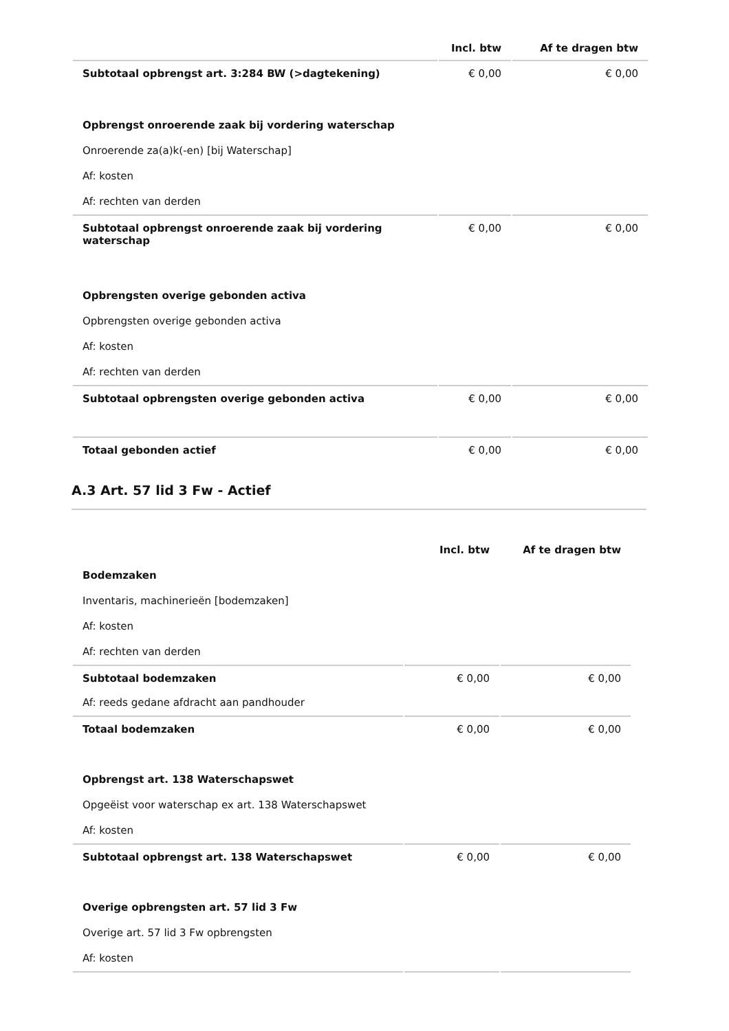| | Incl. btw | Af te dragen btw |
| --- | --- | --- |
| Subtotaal opbrengst art. 3:284 BW (>dagtekening) | € 0,00 | € 0,00 |
| Opbrengst onroerende zaak bij vordering waterschap | | |
| Onroerende za(a)k(-en) [bij Waterschap] | | |
| Af: kosten | | |
| Af: rechten van derden | | |
| Subtotaal opbrengst onroerende zaak bij vordering waterschap | € 0,00 | € 0,00 |
| Opbrengsten overige gebonden activa | | |
| Opbrengsten overige gebonden activa | | |
| Af: kosten | | |
| Af: rechten van derden | | |
| Subtotaal opbrengsten overige gebonden activa | € 0,00 | € 0,00 |
| Totaal gebonden actief | € 0,00 | € 0,00 |
A.3 Art. 57 lid 3 Fw - Actief
| | Incl. btw | Af te dragen btw |
| --- | --- | --- |
| Bodemzaken | | |
| Inventaris, machinerieën [bodemzaken] | | |
| Af: kosten | | |
| Af: rechten van derden | | |
| Subtotaal bodemzaken | € 0,00 | € 0,00 |
| Af: reeds gedane afdracht aan pandhouder | | |
| Totaal bodemzaken | € 0,00 | € 0,00 |
| Opbrengst art. 138 Waterschapswet | | |
| Opgeëist voor waterschap ex art. 138 Waterschapswet | | |
| Af: kosten | | |
| Subtotaal opbrengst art. 138 Waterschapswet | € 0,00 | € 0,00 |
| Overige opbrengsten art. 57 lid 3 Fw | | |
| Overige art. 57 lid 3 Fw opbrengsten | | |
| Af: kosten | | |